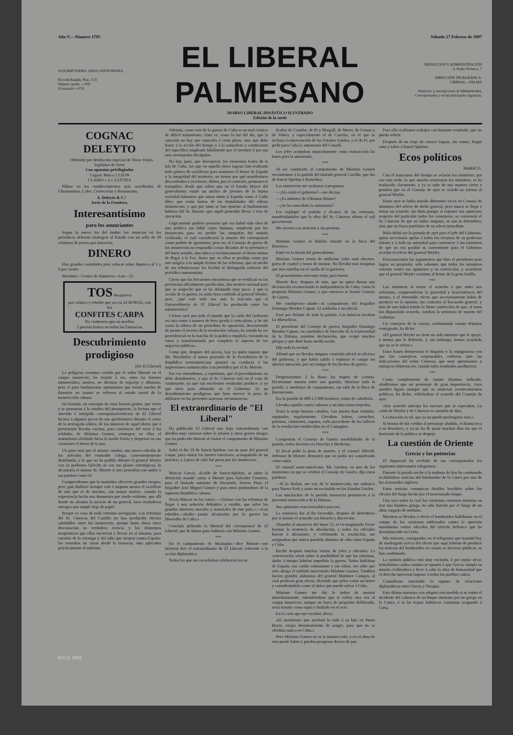Año V.—Número 1795 Sábado 27 Febrero de 1897
SUSCRIPCIONES: (PAGO ANTICIPADO)
En toda España. Ptas. 1'25
Número suelto. » 0'05
Id atrasado » 0'10
EL LIBERAL PALMESANO
DIARIO LIBERAL DINÁSTICO ILUSTRADO
Edición de la tarde
REDACCIÓN Y ADMINISTRACIÓN
S. Pedro Nolasco, 7
DIRECCIÓN TELEGRÁFICA:
LIBERAL—PALMA
Anuncios y suscripciones al Administrador, Corresponsales y en las principales Agencias.
COGNAC DELEYTO
Obtenido por destilación especial de Vinos Viejos legítimos de Jerez
Con aparatos privilegiados
Cognac Marca 1 LEON
CLASES » 2 » 2 EXTRA
Pídase en los establecimientos más acreditados de Ultramarinos, Cafes, Cervecerías y Restaurants.
A. Deleyto & C.ª
Jerez de la Frontera.
Interesantísimo
para los anunciantes
Segun la nueva ley del timbre los anuncios en los periódicos deberán reintegrar al Estado con un sello de 10 céntimos de peseta por inserción.
DINERO
Hay grandes cantidades para colocar sobre hipoteca al 5 y 6 por ciento.
Informes—Centro de Anuncios—Luz—21.
TOS desaparece
por crónica y rebelde que sea en 24 HORAS, con los
CONFITES CARPA
No contienen opio ni morfina
2 pesetas franco en todas las Farmacias
Descubrimiento prodigioso
(De El Liberal)
La peligrosa aventura corrida por el señor Morote en el campo insurrecto, ha venido á ser, entre las huestes ministeriales, motivo, no diremos de regocijo y alborozo, pero sí para fundamentar optimismos que tienen mucho de ilusorios en cuanto se refieren al estado moral de la insurrección cubana.
Ha bastado, en concepto de estas buenas gentes, que viven y se pavonean á la sombra del presupuesto, la lectura que el atrevido é intrépido corresponsal-redactor de El Liberal hiciera á algunos pocos de sus aprehensores durante el curso de la arriesgada odisea, de los números de aquel diario que á prevención llevaba encima, para convencer del error á los soldados de Máximo Gomez, reintegrar en ellos el sentimiento olvidado hácia la madre Patria y despertar en sus corazones el deseo de la paz.
Un paso más por el mismo camino, una nueva edición de los artículos del estimable colega, convenientemente distribuída, y lo que no ha podido obtener el general Weyler con su poderoso Ejército ni con sus planes estratégicos, lo alcanzaría el mismo Sr. Morote ú otro periodista tan audaz y tan patriota como él.
Comprendemos que la maniobra ofrecería grandes riesgos; pero ¡qué diablos! siempre vale é importa menos el sacrificio de uno que el de muchos, con mayor motivo, cuando la experiencia hecha nos demuestra por modo evidente, que allí donde no alcanza la pericia de un general, hace verdaderos estragos una simple hoja de papel.
Porque es cosa de todo extremo averiguada. Las reformas del Sr. Cánovas del Castillo no han producido efectos saludables entre los insurrectos, porque hasta ahora éstos desconocían su verdadera esencia y los elementos terapéuticos que ellas encierran y llevan en sí mismas, para curarles de la enemiga y del odio que sienten contra España: los remedios no curan desde la farmacia, sino aplicados prácticamente al enfermo.
Además, como esto de la guerra de Cuba es un mal crónico de difícil tratamiento, claro es, como la luz del día, que la curación no hay que esperarla á corto plazo, sino que debe fiarse á la acción del tiempo y á la naturaleza y condiciones del específico empleado hábilmente por el inventor ó por sus más aventajados discípulos.
No hay, pues, que desesperar; los elementos leales de la isla de Cuba, los que en aquella tierra ingrata han realizado todo género de sacrificios para mantener el honor de España y la integridad del territorio, no tienen por qué manifestarse desconfiados y recelosos; deben, por el contrario, permanecer tranquilos, desde que saben que en el Estado Mayor del generalísimo existe un núcleo de jóvenes de la buena sociedad habanera que aman tanto á España como á Cuba libre, que están hartos de las brutalidades del odioso dominicano, y que por tanto se han opuesto al fusilamiento bárbaro del Sr. Morote, que aquél pretendía llevar á vías de ejecución.
Lógicamente pudiera pensarse que esa habrá sido obra de una política tan hábil como humana, empleada por los insurrectos para no perder las simpatías del mundo civilizado, el cual consideraría la muerte del corresponsal como padrón de ignominia; pero no, el Consejo de guerra de los insurrectos no respondió á esos dictados de la previsión y del buen sentido, sino única y exclusivamente al deseo íntimo de llegar á la Paz, deseo que en ellos se produjo como por arte mágico á la simple lectura de las reformas, que en medio de sus tribulaciones les facilitó el distinguido redactor del periódico autonomista.
Cierto que los frecuentes encuentros que se verifican en las provincias oficialmente pacificadas, dan motivo racional para que se sospeche que se ha delantado muy poco, y que la acción de la guerra, en mala hora confiada al general Weyler; pero, ¿qué vale todo eso ante la reacción que el Extraordinario de El Liberal ha producido entre los ministeriales?
Creíase ayer por todo el mundo que la caída del Gobierno era una como á manera de letra girada á corto plazo, y he ahí como la odisea de un periodista de oposición, descorriendo de pronto el secreto de la revolución cubana, ha venido ha ser providencial en la marcha de la política española, variando su curso y transformando por completo el aspecto de los negocios públicos.
Como que, despues del suceso, hay ya quien supone que Mr. Mackinley al tomar posesión de la Presidencia de la República norteamericana ajustará su conducta á las impresiones comunicadas á su periódico por el Sr. Morote.
Por eso entendemos, y repetimos, que el procedimiento no debe abandonarse, y que el Sr. Cánovas está en el caso de continuarlo, ya que tan excelentes resultados produce, y ya que sirve para afirmarle en el Gobierno. Es un descubrimiento prodigioso que bien merece la pena de utilizarse en las presentes azarosas circunstancias.
El extraordinario de "El Liberal"
Ha publicado El Liberal una hoja extraordinaria con detalles muy curiosos sobre la prisión y otros graves riesgos que ha padecido Morote al visitar el campamento de Máximo Gomez.
Salió el dia 10 de Sancti-Spíritus con un pase del general Luque, para visitar los fuertes exteriores, acompañado de un práctico, y á poco de salir fué preso por los insurrectos.
***
Marcos García, alcalde de Sancti-Spíritus, al saber la detención mandó cartas á Morote para Salvador Cisneros, para el llamado ministro de Hacienda, Severo Pina; el brigadier José Miguel Gomez y para otros prohombres de la supuesta República cubana.
Decía Márcos en las cartas:—«Trátase con las reformas de llegar á una solución definitiva y estable, que salve los grandes intereses morales y materiales de este país.»—«Los rebeldes—añadía—jamás alcanzarán por la guerra las libertades de Cuba.»
Concluía pidiendo la libertad del corresponsal de El Liberal, que de buena gana hablaría con Máximo Gomez.
***
En el campamento de Maniquita—dice Morote—me hicieron leer el extraordinario de El Liberal, referente á la acción diplomática.
Todos los que me escuchaban celebraron los ar-
tículos de Castelar, de Pí y Margall, de Moret, de Comas y de Valera, y especialmente el de Castelar, en el que se rechaza la intervención de los Estados Unidos, y el de Pí, por pedir para Cuba la autonomía del Canadá.
Los jefes aceptaban separadamente como transacción las bases para la autonomía.
***
Al ser conducido al campamento de Máximo Gomez encontramos á la partida del titulado general Carrillo, que iba de Sancti Spíritus á Remedios.
Los insurrectos me asaltaron á preguntas.
—¿Ha caido el gobierno?—me decían.
—¿Es ministro de Ultramar Maura?
—¿Se ha concedido la autonomía?
Les expliqué el sentido y alcance de las reformas, manifestándoles que la obra del Sr. Cánovas afirma el self govermennt.
Me oyeron con atención y sin protesta.
***
Máximo Gomez se hallaba situado en la finca del Barranco.
Entré en la tienda del generalísimo.
Máximo Gomez vestía de uniforme color azul obscuro, gorra de cuartel y botas de montar. No llevaba más insignias que tres estrellas en el cuello de la guerrera.
El generalísimo está muy viejo, pero fuerte.
Morote dice, despues de esto, que no quiso firmar una declaración reconociendo la independencia de Cuba, como le proponía Máximo Gomez, y que entonces se formó Consejo de Guerra.
Me condujeron—añade—al campamento del brigadier Domingo Mendez Capote, 12 soldados y un oficial.
Pasó por delante de toda la partida. Las músicas tocaban La Marsellesa.
El presidente del Consejo de guerra, brigadier Domingo Mendez Capote, ex-catedrático de Derecho de la Universidad de la Habana, tomóme declaración, que ocupó muchos pliegos y que duró hasta media noche.
Dije toda la verdad.
Afirmé que no llevaba ninguna comisión oficial ni oficiosa del gobierno, y que había salido á explorar el campo sin ulterior intención, por ser testigo de los hechos de guerra.
***
Despertáronme á la diana los toques de corneta. Hiciéronme montar entre una guardia. Moviose toda la partida, y mudamos de campamento, sin salir de la finca de Barrancones.
Era la partida de 800 á 1.000 hombres, todos de caballería.
Llevaba aquella cuatro cañones y un tubo lanza torpedos.
Tenía la tropa buenos caballos. Los jinetes iban vestidos; equipados regularmente. Llevaban bolsas, cartuchos, polainas, cinturones, zapatos, todo procedente de los talleres de la revolución establecidos en el Camagüey.
***
Componian el Consejo de Guerra notabilidades de la partida, todos doctores en Derecho y Medicina.
El fiscal pidió la pena de muerte, y el coronel Alberdi, defensor de Morote, demostró que no podía ser considerado como espía.
El coronel norte-americano, Mr. Gordon, en uno de los momentos en que se celebró el Consejo de Guerra, dijo estas palabras:
—Si lo fusilan, me voy de la insurrección, me embarco para Nueva York y armo un escándalo en los Estados Unidos.
Los muchachos de la partida insurrecta pertenecen á la juventud aristocrática de la Habana.
Sus opiniones eran favorables para mí.
La sentencia fué al fin favorable, después de defenderse por sí mismo el acusado con bizarría y discreción.
Absuelto al amanecer del lunes 15, el ex-magistrado Freire leyóme la sentencia de absolución, y todos los oficiales fueron á abrazarme, y celebrando la resolución, me aseguraban que nunca pondrán abismos de odio entre España y Cuba.
Recibí después muchas visitas de jefes y oficiales. La conversación versó sobre la posibilidad de que las reformas, dadas á tiempo habrían impedido la guerra. Todos hablaban de España con cariño entusiasmo y sin odios, ese odio que solo abriga el soldado mercenario Máximo Gomez. Tambien hacien grandes alabanzas del general Martinez Campos, al cual profesan gran afecto, diciendo que pelea como un bravo y considerándolo como el único que puede salvar á Cuba.
Máximo Gomez me dió la órden de montar inmediatamente, entendiéndose que si volvia otra vez al campo insurrecto, aunque no fuera de propósito deliberado, sería tratado como espía y fusilado en el acto.
En la carta que me escribió, decía:
«El machetazo que arrebató la vida á su hijo en Punta Brava, exigía derramamiento de sangre, para que no se olvidara nunca en Cuba.»
Pero Máximo Gomez no es la insurrección, y en el alma de esta puede haber y pueden prosperar deseos de paz.
Para ello realízanse trabajos con bastante resultado, que no puedo referir.
Después de un viaje de catorce leguas, sin comer, llegué sano y salvo á Saucti Spíritus.
Ecos políticos
Madrid 21.
Con el transcurso del tiempo se aclaran los misterios; por eso esta tarde, lo que anoche reservaron los ministros, se ha traslucido claramente, y ya se sabe de una manera cierta y positiva que en el Consejo de ayer se acordó no relevar al general Weyler.
Hasta ayer se había tratado diferentes veces en Consejo de ministros del relevo de dicho general, pero nunca se llegó á tomar un acuerdo, sin duda porque al exponer sus opiniones respecto del particular todos los consejeros, se convenció el Sr. Cánovas de que no había ninguno, ni aun la defendiera, sino que no fuera partidario de su relevo inmediato.
Mala debió ser la jornada de ayer para el jefe del Gobierno, quien necesitaría apelar á todos los recursos de su poderoso talento y á toda su autoridad para convencer á los ministros de que no era posible ni conveniente para el Gobierno acordar el relevo del general Weyler.
Desconocemos los argumentos que hizo el presidente para lograr su propósito; sólo sabemos que todos los ministros votaron contra sus opiniones y su convicción, y acordaron que el general Weyler continue al frente de la gran Antilla.
***
Los ministros al tomar el acuerdo á que antes nos referimos, comprenderían la gravedad y trascendencia del mismo, y el detestable efecto que necesariamente había de producir en la opinión, tan contraria al fracasado general, y más de uno habrá tenido la firme convicción de que, al votar tan disparatado acuerdo, votaban la sentencia de muerte del Gobierno.
Un consejero de la corona, confirmando cuanto dejamos consignado, ha dicho:
«El general Weyler no tiene un solo ministro que le apoye, y menos que le defienda, y, sin embargo, hemos acordado que no se le releve.»
Estas frases demuestran el disgusto y la repugnancia con que los consejeros responsables cedieron ante las indicaciones del señor Cánovas, que muy apremiantes y enérgicas debieron ser, cuando tales resultados produjeron.
***
Como complemento de cuanto dejamos indicado, añadiremos que un personaje de gran importancia, cuyo nombre figura siempre que se anuncian acontecimientos políticos, ha dicho, refiriéndose al acuerdo del Consejo de ayer:
«Ese acuerdo anticipa los sucesos que se esperaban. La caída de Weyler y de Cánovas es cuestión de días.
La situación es tal, que ya no puede prolongarse más.»
Si hemos de dar crédito al personaje aludido, el drama toca á su desenlace, y ya no ha de pasar muchos días sin que el horizonte de la política se despeje.
La cuestión de Oriente
Grecia y las potencias
El Imparcial ha recibido de sus corresponsales los siguientes interesantes telegramas:
Durante la pasada noche y la mañana de hoy ha continuado recibiéndose noticias del bombardeo de la Canea por uno de los acorazados ingleses.
Estas noticias comunican detalles horribles sobre los efectos del fuego hecho por el mencionado buque.
Una roca sobre la cual los cristianos cretenses insistían en izar una bandera griega, ha sido barrida por el fuego de un obus cargado de melinita.
Mientras se llevaba á efecto el bombardeo hallábanse en el campo de los cristianos sublevados contra la opresión musulmana varios oficiales del ejército helénico que ha desembarcado en Creta.
Mis temores, consignados en el telegrama que trasmití hoy de madrugada acerca del efecto que aquí habrían de producir las noticias del bombardeo en cuanto se hicieran públicas, se han confirmado.
La opinión pública está muy excitada, ó por mejor decir, irritadísima contra cuantos se oponen á que Grecia cumpla su misión civilizadora y lleve á cabo la obra de humanidad que el derecho universal impone á todos los pueblos cultos.
Considérase inevitable la ruptura de relaciones diplomáticas entre Grecia y Turquía.
Esta última amenaza con adoptar esta medida si se repite el incidente del cañoneo de un buque otomano por un griego en la Canea, ó si las tropas helénicas continúan ocupando á Creta.
M.C.D. 2022